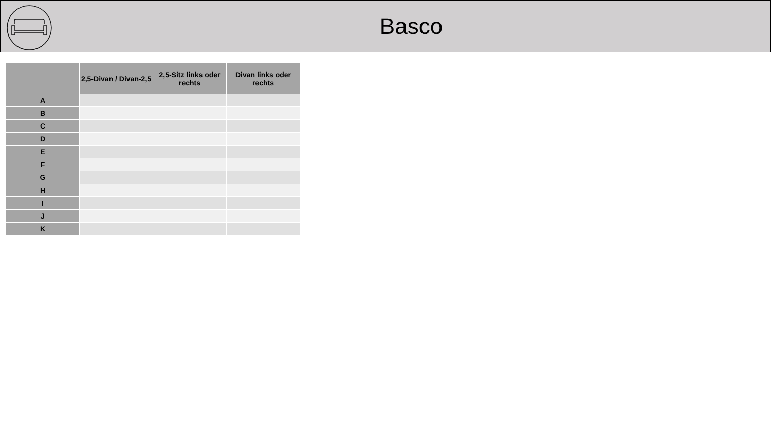Basco
| | 2,5-Divan / Divan-2,5 | 2,5-Sitz links oder rechts | Divan links oder rechts |
| --- | --- | --- | --- |
| A | | | |
| B | | | |
| C | | | |
| D | | | |
| E | | | |
| F | | | |
| G | | | |
| H | | | |
| I | | | |
| J | | | |
| K | | | |